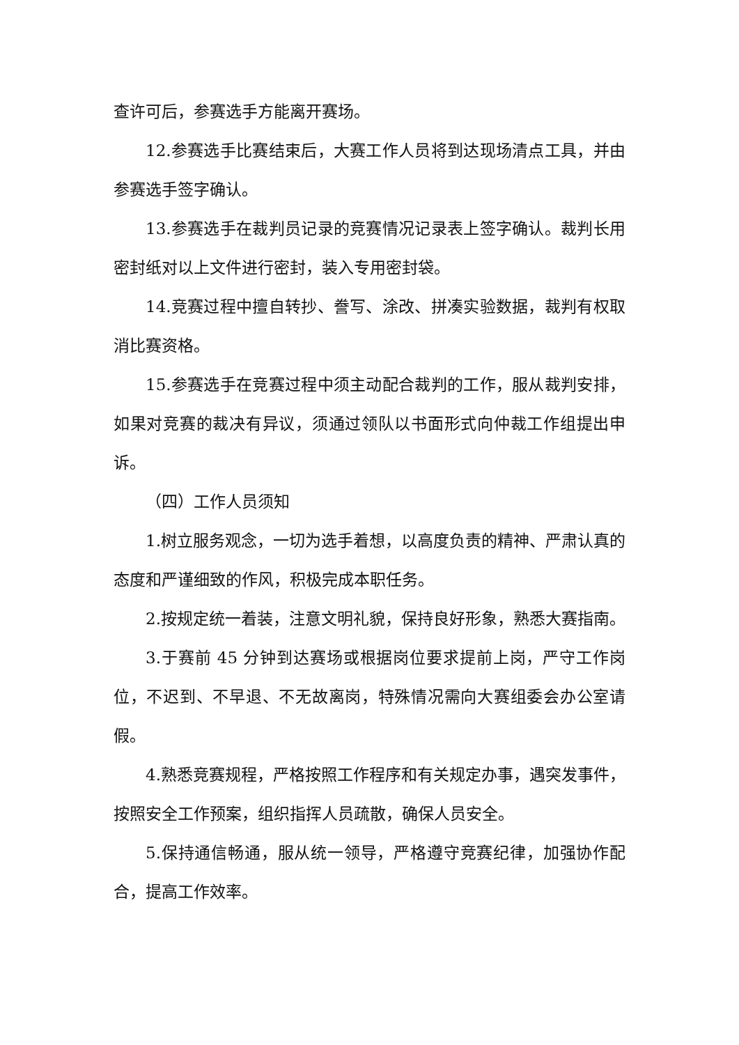查许可后，参赛选手方能离开赛场。
12.参赛选手比赛结束后，大赛工作人员将到达现场清点工具，并由参赛选手签字确认。
13.参赛选手在裁判员记录的竞赛情况记录表上签字确认。裁判长用密封纸对以上文件进行密封，装入专用密封袋。
14.竞赛过程中擅自转抄、誊写、涂改、拼凑实验数据，裁判有权取消比赛资格。
15.参赛选手在竞赛过程中须主动配合裁判的工作，服从裁判安排，如果对竞赛的裁决有异议，须通过领队以书面形式向仲裁工作组提出申诉。
（四）工作人员须知
1.树立服务观念，一切为选手着想，以高度负责的精神、严肃认真的态度和严谨细致的作风，积极完成本职任务。
2.按规定统一着装，注意文明礼貌，保持良好形象，熟悉大赛指南。
3.于赛前 45 分钟到达赛场或根据岗位要求提前上岗，严守工作岗位，不迟到、不早退、不无故离岗，特殊情况需向大赛组委会办公室请假。
4.熟悉竞赛规程，严格按照工作程序和有关规定办事，遇突发事件，按照安全工作预案，组织指挥人员疏散，确保人员安全。
5.保持通信畅通，服从统一领导，严格遵守竞赛纪律，加强协作配合，提高工作效率。